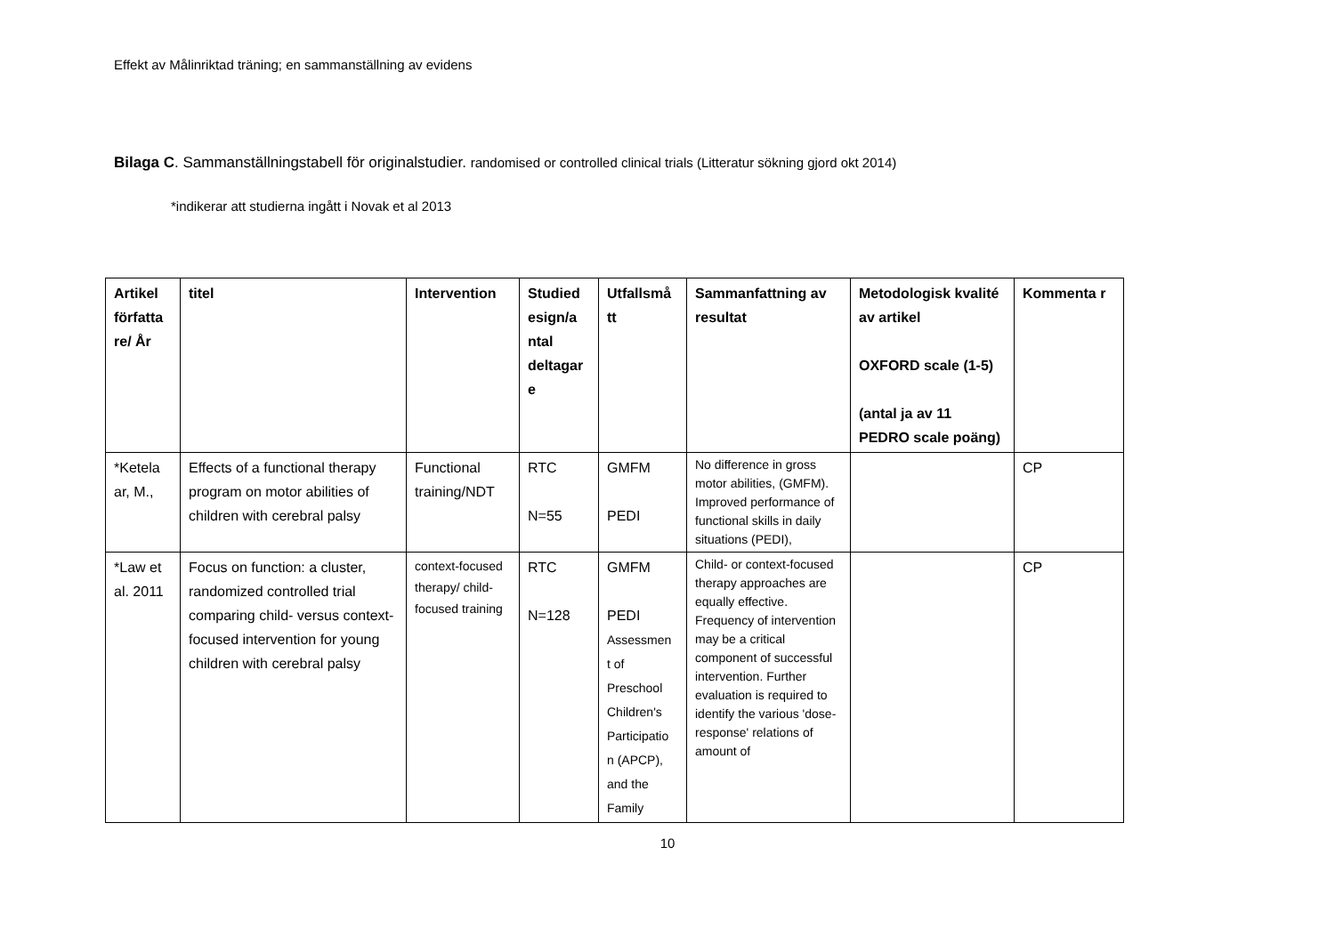Effekt av Målinriktad träning; en sammanställning av evidens
Bilaga C. Sammanställningstabell för originalstudier. randomised or controlled clinical trials (Litteratur sökning gjord okt 2014)
*indikerar att studierna ingått i Novak et al 2013
| Artikel författa re/ År | titel | Intervention | Studied esign/a ntal deltagar e | Utfallsmå tt | Sammanfattning av resultat | Metodologisk kvalité av artikel OXFORD scale (1-5) (antal ja av 11 PEDRO scale poäng) | Kommenta r |
| --- | --- | --- | --- | --- | --- | --- | --- |
| *Ketela ar, M., | Effects of a functional therapy program on motor abilities of children with cerebral palsy | Functional training/NDT | RTC N=55 | GMFM PEDI | No difference in gross motor abilities, (GMFM). Improved performance of functional skills in daily situations (PEDI), | | CP |
| *Law et al. 2011 | Focus on function: a cluster, randomized controlled trial comparing child- versus context-focused intervention for young children with cerebral palsy | context-focused therapy/ child-focused training | RTC N=128 | GMFM PEDI Assessmen t of Preschool Children's Participatio n (APCP), and the Family | Child- or context-focused therapy approaches are equally effective. Frequency of intervention may be a critical component of successful intervention. Further evaluation is required to identify the various 'dose-response' relations of amount of | | CP |
10